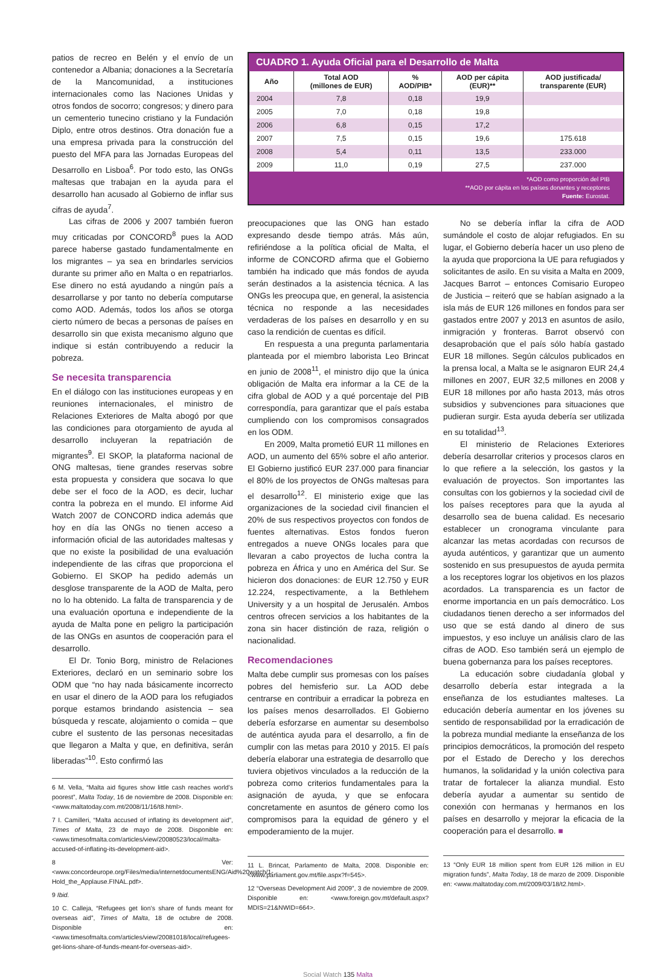patios de recreo en Belén y el envío de un contenedor a Albania; donaciones a la Secretaría de la Mancomunidad, a instituciones internacionales como las Naciones Unidas y otros fondos de socorro; congresos; y dinero para un cementerio tunecino cristiano y la Fundación Diplo, entre otros destinos. Otra donación fue a una empresa privada para la construcción del puesto del MFA para las Jornadas Europeas del Desarrollo en Lisboa<sup>6</sup>. Por todo esto, las ONGs maltesas que trabajan en la ayuda para el desarrollo han acusado al Gobierno de inflar sus cifras de ayuda<sup>7</sup>.
Las cifras de 2006 y 2007 también fueron muy criticadas por CONCORD<sup>8</sup> pues la AOD parece haberse gastado fundamentalmente en los migrantes – ya sea en brindarles servicios durante su primer año en Malta o en repatriarlos. Ese dinero no está ayudando a ningún país a desarrollarse y por tanto no debería computarse como AOD. Además, todos los años se otorga cierto número de becas a personas de países en desarrollo sin que exista mecanismo alguno que indique si están contribuyendo a reducir la pobreza.
Se necesita transparencia
En el diálogo con las instituciones europeas y en reuniones internacionales, el ministro de Relaciones Exteriores de Malta abogó por que las condiciones para otorgamiento de ayuda al desarrollo incluyeran la repatriación de migrantes<sup>9</sup>. El SKOP, la plataforma nacional de ONG maltesas, tiene grandes reservas sobre esta propuesta y considera que socava lo que debe ser el foco de la AOD, es decir, luchar contra la pobreza en el mundo. El informe Aid Watch 2007 de CONCORD indica además que hoy en día las ONGs no tienen acceso a información oficial de las autoridades maltesas y que no existe la posibilidad de una evaluación independiente de las cifras que proporciona el Gobierno. El SKOP ha pedido además un desglose transparente de la AOD de Malta, pero no lo ha obtenido. La falta de transparencia y de una evaluación oportuna e independiente de la ayuda de Malta pone en peligro la participación de las ONGs en asuntos de cooperación para el desarrollo.
El Dr. Tonio Borg, ministro de Relaciones Exteriores, declaró en un seminario sobre los ODM que “no hay nada básicamente incorrecto en usar el dinero de la AOD para los refugiados porque estamos brindando asistencia – sea búsqueda y rescate, alojamiento o comida – que cubre el sustento de las personas necesitadas que llegaron a Malta y que, en definitiva, serán liberadas”<sup>10</sup>. Esto confirmó las
6 M. Vella, “Malta aid figures show little cash reaches world’s poorest”, Malta Today, 16 de noviembre de 2008. Disponible en: <www.maltatoday.com.mt/2008/11/16/t8.html>.
7 I. Camilleri, “Malta accused of inflating its development aid”, Times of Malta, 23 de mayo de 2008. Disponible en: <www.timesofmalta.com/articles/view/20080523/local/malta-accused-of-inflating-its-development-aid>.
8 Ver: <www.concordeurope.org/Files/media/internetdocumentsENG/Aid%20watch/1-Hold_the_Applause.FINAL.pdf>.
9 Ibid.
10 C. Calleja, “Refugees get lion’s share of funds meant for overseas aid”, Times of Malta, 18 de octubre de 2008. Disponible en: <www.timesofmalta.com/articles/view/20081018/local/refugees-get-lions-share-of-funds-meant-for-overseas-aid>.
CUADRO 1. Ayuda Oficial para el Desarrollo de Malta
| Año | Total AOD (millones de EUR) | % AOD/PIB* | AOD per cápita (EUR)** | AOD justificada/ transparente (EUR) |
| --- | --- | --- | --- | --- |
| 2004 | 7,8 | 0,18 | 19,9 | |
| 2005 | 7,0 | 0,18 | 19,8 | |
| 2006 | 6,8 | 0,15 | 17,2 | |
| 2007 | 7,5 | 0,15 | 19,6 | 175.618 |
| 2008 | 5,4 | 0,11 | 13,5 | 233.000 |
| 2009 | 11,0 | 0,19 | 27,5 | 237.000 |
*AOD como proporción del PIB
**AOD por cápita en los países donantes y receptores
Fuente: Eurostat.
preocupaciones que las ONG han estado expresando desde tiempo atrás. Más aún, refiriéndose a la política oficial de Malta, el informe de CONCORD afirma que el Gobierno también ha indicado que más fondos de ayuda serán destinados a la asistencia técnica. A las ONGs les preocupa que, en general, la asistencia técnica no responde a las necesidades verdaderas de los países en desarrollo y en su caso la rendición de cuentas es difícil.
En respuesta a una pregunta parlamentaria planteada por el miembro laborista Leo Brincat en junio de 2008<sup>11</sup>, el ministro dijo que la única obligación de Malta era informar a la CE de la cifra global de AOD y a qué porcentaje del PIB correspondía, para garantizar que el país estaba cumpliendo con los compromisos consagrados en los ODM.
En 2009, Malta prometió EUR 11 millones en AOD, un aumento del 65% sobre el año anterior. El Gobierno justificó EUR 237.000 para financiar el 80% de los proyectos de ONGs maltesas para el desarrollo<sup>12</sup>. El ministerio exige que las organizaciones de la sociedad civil financien el 20% de sus respectivos proyectos con fondos de fuentes alternativas. Estos fondos fueron entregados a nueve ONGs locales para que llevaran a cabo proyectos de lucha contra la pobreza en África y uno en América del Sur. Se hicieron dos donaciones: de EUR 12.750 y EUR 12.224, respectivamente, a la Bethlehem University y a un hospital de Jerusalén. Ambos centros ofrecen servicios a los habitantes de la zona sin hacer distinción de raza, religión o nacionalidad.
Recomendaciones
Malta debe cumplir sus promesas con los países pobres del hemisferio sur. La AOD debe centrarse en contribuir a erradicar la pobreza en los países menos desarrollados. El Gobierno debería esforzarse en aumentar su desembolso de auténtica ayuda para el desarrollo, a fin de cumplir con las metas para 2010 y 2015. El país debería elaborar una estrategia de desarrollo que tuviera objetivos vinculados a la reducción de la pobreza como criterios fundamentales para la asignación de ayuda, y que se enfocara concretamente en asuntos de género como los compromisos para la equidad de género y el empoderamiento de la mujer.
11 L. Brincat, Parlamento de Malta, 2008. Disponible en: <www.parliament.gov.mt/file.aspx?f=545>.
12 “Overseas Development Aid 2009”, 3 de noviembre de 2009. Disponible en: <www.foreign.gov.mt/default.aspx?MDIS=21&NWID=664>.
No se debería inflar la cifra de AOD sumándole el costo de alojar refugiados. En su lugar, el Gobierno debería hacer un uso pleno de la ayuda que proporciona la UE para refugiados y solicitantes de asilo. En su visita a Malta en 2009, Jacques Barrot – entonces Comisario Europeo de Justicia – reiteró que se habían asignado a la isla más de EUR 126 millones en fondos para ser gastados entre 2007 y 2013 en asuntos de asilo, inmigración y fronteras. Barrot observó con desaprobación que el país sólo había gastado EUR 18 millones. Según cálculos publicados en la prensa local, a Malta se le asignaron EUR 24,4 millones en 2007, EUR 32,5 millones en 2008 y EUR 18 millones por año hasta 2013, más otros subsidios y subvenciones para situaciones que pudieran surgir. Esta ayuda debería ser utilizada en su totalidad<sup>13</sup>.
El ministerio de Relaciones Exteriores debería desarrollar criterios y procesos claros en lo que refiere a la selección, los gastos y la evaluación de proyectos. Son importantes las consultas con los gobiernos y la sociedad civil de los países receptores para que la ayuda al desarrollo sea de buena calidad. Es necesario establecer un cronograma vinculante para alcanzar las metas acordadas con recursos de ayuda auténticos, y garantizar que un aumento sostenido en sus presupuestos de ayuda permita a los receptores lograr los objetivos en los plazos acordados. La transparencia es un factor de enorme importancia en un país democrático. Los ciudadanos tienen derecho a ser informados del uso que se está dando al dinero de sus impuestos, y eso incluye un análisis claro de las cifras de AOD. Eso también será un ejemplo de buena gobernanza para los países receptores.
La educación sobre ciudadanía global y desarrollo debería estar integrada a la enseñanza de los estudiantes malteses. La educación debería aumentar en los jóvenes su sentido de responsabilidad por la erradicación de la pobreza mundial mediante la enseñanza de los principios democráticos, la promoción del respeto por el Estado de Derecho y los derechos humanos, la solidaridad y la unión colectiva para tratar de fortalecer la alianza mundial. Esto debería ayudar a aumentar su sentido de conexión con hermanas y hermanos en los países en desarrollo y mejorar la eficacia de la cooperación para el desarrollo. ■
13 “Only EUR 18 million spent from EUR 126 million in EU migration funds”, Malta Today, 18 de marzo de 2009. Disponible en: <www.maltatoday.com.mt/2009/03/18/t2.html>.
Social Watch 135 Malta